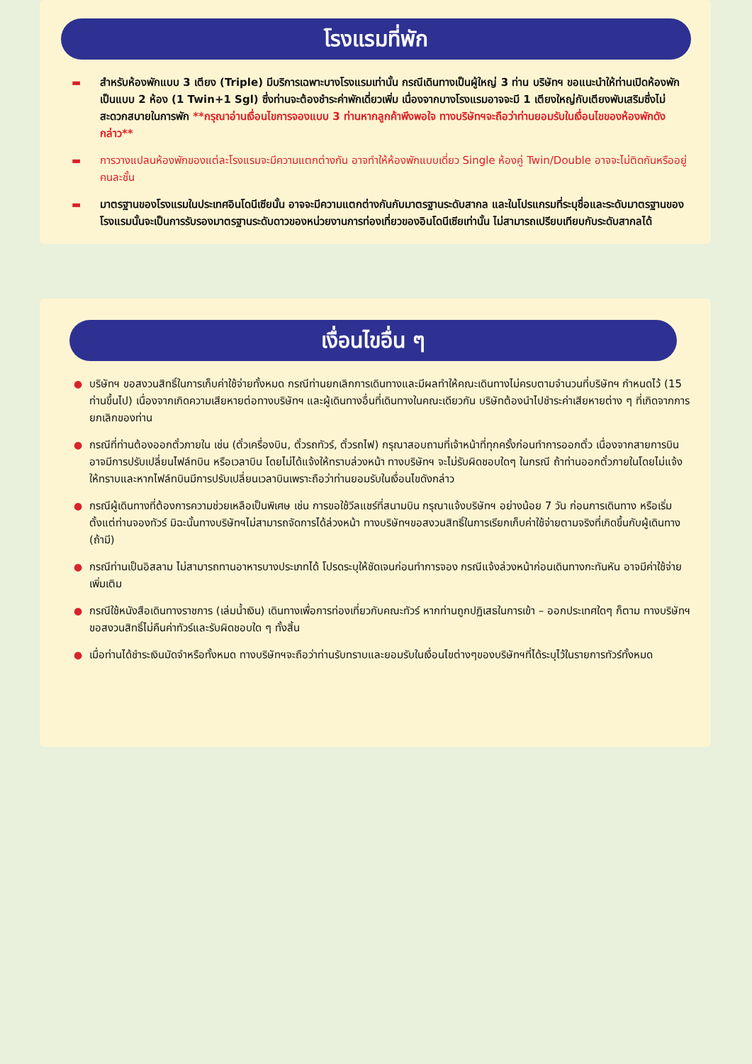โรงแรมที่พัก
▬ สำหรับห้องพักแบบ 3 เตียง (Triple) มีบริการเฉพาะบางโรงแรมเท่านั้น กรณีเดินทางเป็นผู้ใหญ่ 3 ท่าน บริษัทฯ ขอแนะนำให้ท่านเปิดห้องพักเป็นแบบ 2 ห้อง (1 Twin+1 Sgl) ซึ่งท่านจะต้องชำระค่าพักเดี่ยวเพิ่ม เนื่องจากบางโรงแรมอาจจะมี 1 เตียงใหญ่กับเตียงพับเสริมซึ่งไม่สะดวกสบายในการพัก **กรุณาอ่านเงื่อนไขการจองแบบ 3 ท่านหากลูกค้าพึงพอใจ ทางบริษัทฯจะถือว่าท่านยอมรับในเงื่อนไขของห้องพักดังกล่าว**
▬ การวางแปลนห้องพักของแต่ละโรงแรมจะมีความแตกต่างกัน อาจทำให้ห้องพักแบบเดี่ยว Single ห้องคู่ Twin/Double อาจจะไม่ติดกันหรืออยู่คนละชั้น
▬ มาตรฐานของโรงแรมในประเทศอินโดนีเซียนั้น อาจจะมีความแตกต่างกันกับมาตรฐานระดับสากล และในโปรแกรมที่ระบุชื่อและระดับมาตรฐานของโรงแรมนั้นจะเป็นการรับรองมาตรฐานระดับดาวของหน่วยงานการท่องเที่ยวของอินโดนีเซียเท่านั้น ไม่สามารถเปรียบเทียบกับระดับสากลได้
เงื่อนไขอื่น ๆ
● บริษัทฯ ขอสงวนสิทธิ์ในการเก็บค่าใช้จ่ายทั้งหมด กรณีท่านยกเลิกการเดินทางและมีผลทำให้คณะเดินทางไม่ครบตามจำนวนที่บริษัทฯ กำหนดไว้ (15 ท่านขึ้นไป) เนื่องจากเกิดความเสียหายต่อทางบริษัทฯ และผู้เดินทางอื่นที่เดินทางในคณะเดียวกัน บริษัทต้องนำไปชำระค่าเสียหายต่าง ๆ ที่เกิดจากการยกเลิกของท่าน
● กรณีที่ท่านต้องออกตั๋วภายใน เช่น (ตั๋วเครื่องบิน, ตั๋วรถทัวร์, ตั๋วรถไฟ) กรุณาสอบถามที่เจ้าหน้าที่ทุกครั้งก่อนทำการออกตั๋ว เนื่องจากสายการบินอาจมีการปรับเปลี่ยนไฟล์ทบิน หรือเวลาบิน โดยไม่ได้แจ้งให้ทราบล่วงหน้า ทางบริษัทฯ จะไม่รับผิดชอบใดๆ ในกรณี ถ้าท่านออกตั๋วภายในโดยไม่แจ้งให้ทราบและหากไฟล์ทบินมีการปรับเปลี่ยนเวลาบินเพราะถือว่าท่านยอมรับในเงื่อนไขดังกล่าว
● กรณีผู้เดินทางที่ต้องการความช่วยเหลือเป็นพิเศษ เช่น การขอใช้วีลแชร์ที่สนามบิน กรุณาแจ้งบริษัทฯ อย่างน้อย 7 วัน ก่อนการเดินทาง หรือเริ่มตั้งแต่ท่านจองทัวร์ มิฉะนั้นทางบริษัทฯไม่สามารถจัดการได้ล่วงหน้า ทางบริษัทฯขอสงวนสิทธิ์ในการเรียกเก็บค่าใช้จ่ายตามจริงที่เกิดขึ้นกับผู้เดินทาง (ถ้ามี)
● กรณีท่านเป็นอิสลาม ไม่สามารถทานอาหารบางประเภทได้ โปรดระบุให้ชัดเจนก่อนทำการจอง กรณีแจ้งล่วงหน้าก่อนเดินทางกะทันหัน อาจมีค่าใช้จ่ายเพิ่มเติม
● กรณีใช้หนังสือเดินทางราชการ (เล่มน้ำเงิน) เดินทางเพื่อการท่องเที่ยวกับคณะทัวร์ หากท่านถูกปฏิเสธในการเข้า – ออกประเทศใดๆ ก็ตาม ทางบริษัทฯ ขอสงวนสิทธิ์ไม่คืนค่าทัวร์และรับผิดชอบใด ๆ ทั้งสิ้น
● เมื่อท่านได้ชำระเงินมัดจำหรือทั้งหมด ทางบริษัทฯจะถือว่าท่านรับทราบและยอมรับในเงื่อนไขต่างๆของบริษัทฯที่ได้ระบุไว้ในรายการทัวร์ทั้งหมด